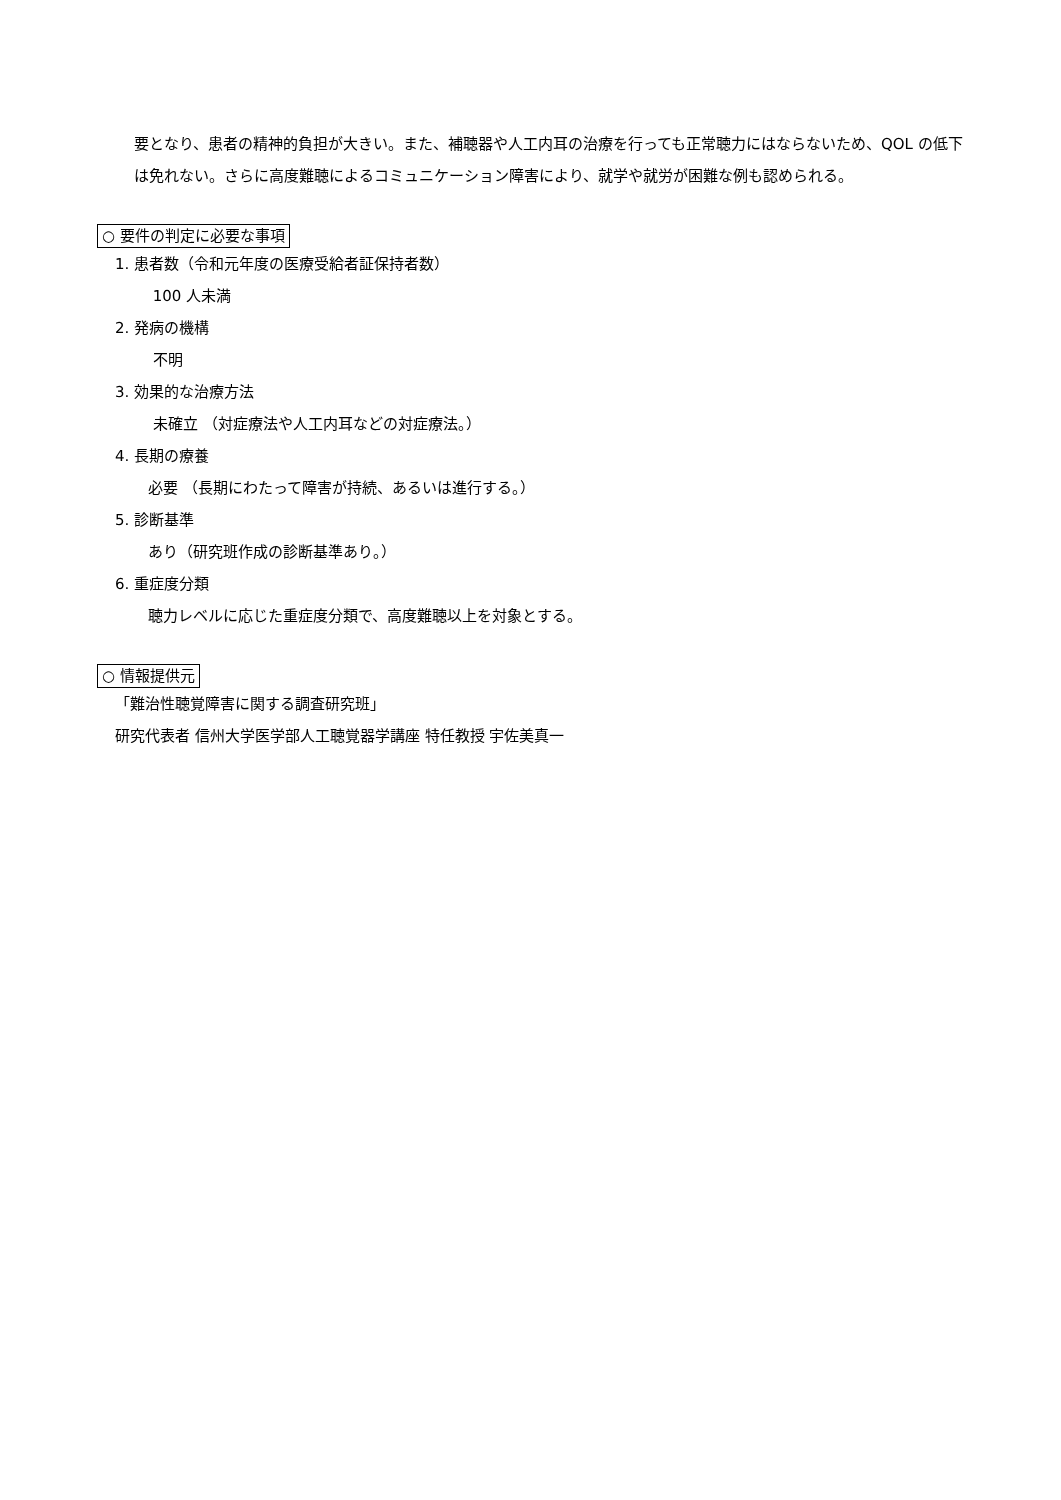要となり、患者の精神的負担が大きい。また、補聴器や人工内耳の治療を行っても正常聴力にはならないため、QOL の低下は免れない。さらに高度難聴によるコミュニケーション障害により、就学や就労が困難な例も認められる。
○ 要件の判定に必要な事項
1. 患者数（令和元年度の医療受給者証保持者数）
100 人未満
2. 発病の機構
不明
3. 効果的な治療方法
未確立 （対症療法や人工内耳などの対症療法。）
4. 長期の療養
必要 （長期にわたって障害が持続、あるいは進行する。）
5. 診断基準
あり（研究班作成の診断基準あり。）
6. 重症度分類
聴力レベルに応じた重症度分類で、高度難聴以上を対象とする。
○ 情報提供元
「難治性聴覚障害に関する調査研究班」
研究代表者 信州大学医学部人工聴覚器学講座 特任教授 宇佐美真一